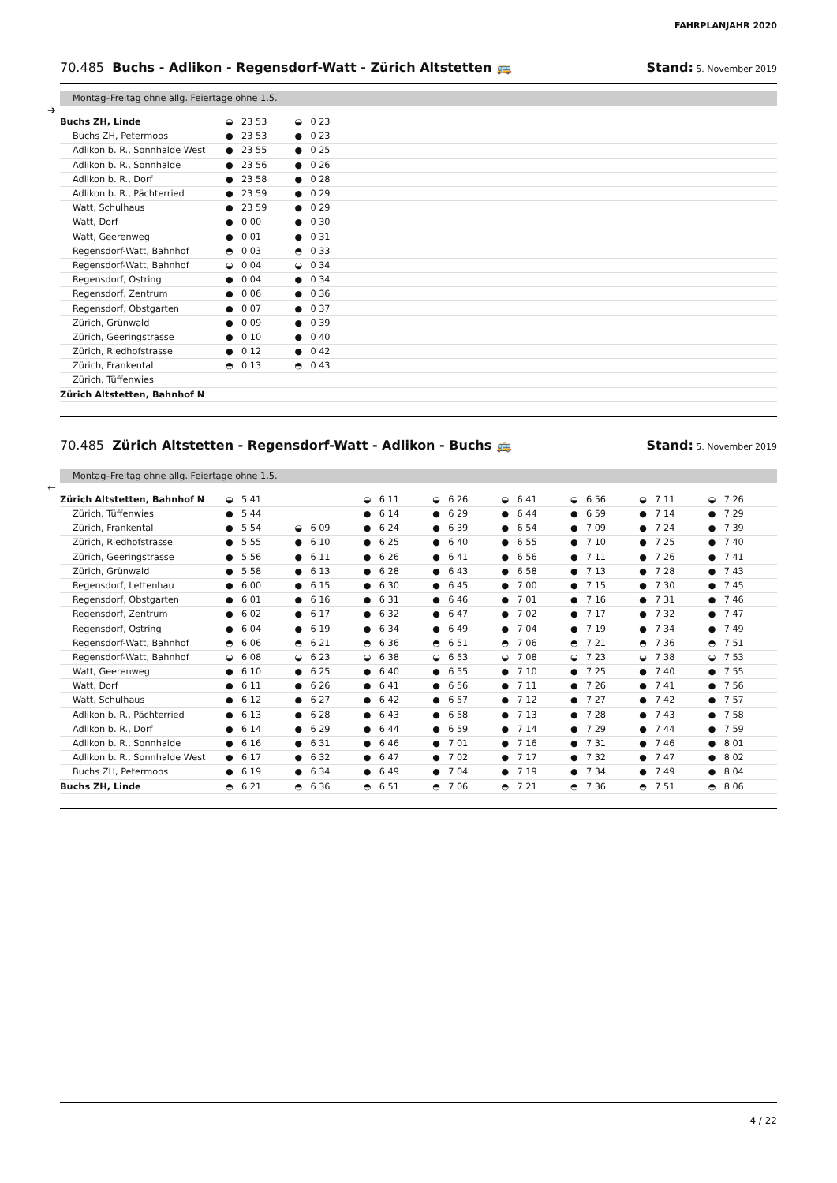FAHRPLANJAHR 2020
70.485 Buchs - Adlikon - Regensdorf-Watt - Zürich Altstetten 🚌 Stand: 5. November 2019
Montag–Freitag ohne allg. Feiertage ohne 1.5.
➔
| Buchs ZH, Linde | ◒ 23 53 | ◒ 0 23 | | | | | | |
| Buchs ZH, Petermoos | ● 23 53 | ● 0 23 | | | | | | |
| Adlikon b. R., Sonnhalde West | ● 23 55 | ● 0 25 | | | | | | |
| Adlikon b. R., Sonnhalde | ● 23 56 | ● 0 26 | | | | | | |
| Adlikon b. R., Dorf | ● 23 58 | ● 0 28 | | | | | | |
| Adlikon b. R., Pächterried | ● 23 59 | ● 0 29 | | | | | | |
| Watt, Schulhaus | ● 23 59 | ● 0 29 | | | | | | |
| Watt, Dorf | ● 0 00 | ● 0 30 | | | | | | |
| Watt, Geerenweg | ● 0 01 | ● 0 31 | | | | | | |
| Regensdorf-Watt, Bahnhof | ◓ 0 03 | ◓ 0 33 | | | | | | |
| Regensdorf-Watt, Bahnhof | ◒ 0 04 | ◒ 0 34 | | | | | | |
| Regensdorf, Ostring | ● 0 04 | ● 0 34 | | | | | | |
| Regensdorf, Zentrum | ● 0 06 | ● 0 36 | | | | | | |
| Regensdorf, Obstgarten | ● 0 07 | ● 0 37 | | | | | | |
| Zürich, Grünwald | ● 0 09 | ● 0 39 | | | | | | |
| Zürich, Geeringstrasse | ● 0 10 | ● 0 40 | | | | | | |
| Zürich, Riedhofstrasse | ● 0 12 | ● 0 42 | | | | | | |
| Zürich, Frankental | ◓ 0 13 | ◓ 0 43 | | | | | | |
| Zürich, Tüffenwies | | | | | | | | |
| Zürich Altstetten, Bahnhof N | | | | | | | | |
70.485 Zürich Altstetten - Regensdorf-Watt - Adlikon - Buchs 🚌 Stand: 5. November 2019
Montag–Freitag ohne allg. Feiertage ohne 1.5.
🡐
| Zürich Altstetten, Bahnhof N | ◒ 5 41 | | ◒ 6 11 | ◒ 6 26 | ◒ 6 41 | ◒ 6 56 | ◒ 7 11 | ◒ 7 26 |
| Zürich, Tüffenwies | ● 5 44 | | ● 6 14 | ● 6 29 | ● 6 44 | ● 6 59 | ● 7 14 | ● 7 29 |
| Zürich, Frankental | ● 5 54 | ◒ 6 09 | ● 6 24 | ● 6 39 | ● 6 54 | ● 7 09 | ● 7 24 | ● 7 39 |
| Zürich, Riedhofstrasse | ● 5 55 | ● 6 10 | ● 6 25 | ● 6 40 | ● 6 55 | ● 7 10 | ● 7 25 | ● 7 40 |
| Zürich, Geeringstrasse | ● 5 56 | ● 6 11 | ● 6 26 | ● 6 41 | ● 6 56 | ● 7 11 | ● 7 26 | ● 7 41 |
| Zürich, Grünwald | ● 5 58 | ● 6 13 | ● 6 28 | ● 6 43 | ● 6 58 | ● 7 13 | ● 7 28 | ● 7 43 |
| Regensdorf, Lettenhau | ● 6 00 | ● 6 15 | ● 6 30 | ● 6 45 | ● 7 00 | ● 7 15 | ● 7 30 | ● 7 45 |
| Regensdorf, Obstgarten | ● 6 01 | ● 6 16 | ● 6 31 | ● 6 46 | ● 7 01 | ● 7 16 | ● 7 31 | ● 7 46 |
| Regensdorf, Zentrum | ● 6 02 | ● 6 17 | ● 6 32 | ● 6 47 | ● 7 02 | ● 7 17 | ● 7 32 | ● 7 47 |
| Regensdorf, Ostring | ● 6 04 | ● 6 19 | ● 6 34 | ● 6 49 | ● 7 04 | ● 7 19 | ● 7 34 | ● 7 49 |
| Regensdorf-Watt, Bahnhof | ◓ 6 06 | ◓ 6 21 | ◓ 6 36 | ◓ 6 51 | ◓ 7 06 | ◓ 7 21 | ◓ 7 36 | ◓ 7 51 |
| Regensdorf-Watt, Bahnhof | ◒ 6 08 | ◒ 6 23 | ◒ 6 38 | ◒ 6 53 | ◒ 7 08 | ◒ 7 23 | ◒ 7 38 | ◒ 7 53 |
| Watt, Geerenweg | ● 6 10 | ● 6 25 | ● 6 40 | ● 6 55 | ● 7 10 | ● 7 25 | ● 7 40 | ● 7 55 |
| Watt, Dorf | ● 6 11 | ● 6 26 | ● 6 41 | ● 6 56 | ● 7 11 | ● 7 26 | ● 7 41 | ● 7 56 |
| Watt, Schulhaus | ● 6 12 | ● 6 27 | ● 6 42 | ● 6 57 | ● 7 12 | ● 7 27 | ● 7 42 | ● 7 57 |
| Adlikon b. R., Pächterried | ● 6 13 | ● 6 28 | ● 6 43 | ● 6 58 | ● 7 13 | ● 7 28 | ● 7 43 | ● 7 58 |
| Adlikon b. R., Dorf | ● 6 14 | ● 6 29 | ● 6 44 | ● 6 59 | ● 7 14 | ● 7 29 | ● 7 44 | ● 7 59 |
| Adlikon b. R., Sonnhalde | ● 6 16 | ● 6 31 | ● 6 46 | ● 7 01 | ● 7 16 | ● 7 31 | ● 7 46 | ● 8 01 |
| Adlikon b. R., Sonnhalde West | ● 6 17 | ● 6 32 | ● 6 47 | ● 7 02 | ● 7 17 | ● 7 32 | ● 7 47 | ● 8 02 |
| Buchs ZH, Petermoos | ● 6 19 | ● 6 34 | ● 6 49 | ● 7 04 | ● 7 19 | ● 7 34 | ● 7 49 | ● 8 04 |
| Buchs ZH, Linde | ◓ 6 21 | ◓ 6 36 | ◓ 6 51 | ◓ 7 06 | ◓ 7 21 | ◓ 7 36 | ◓ 7 51 | ◓ 8 06 |
4 / 22